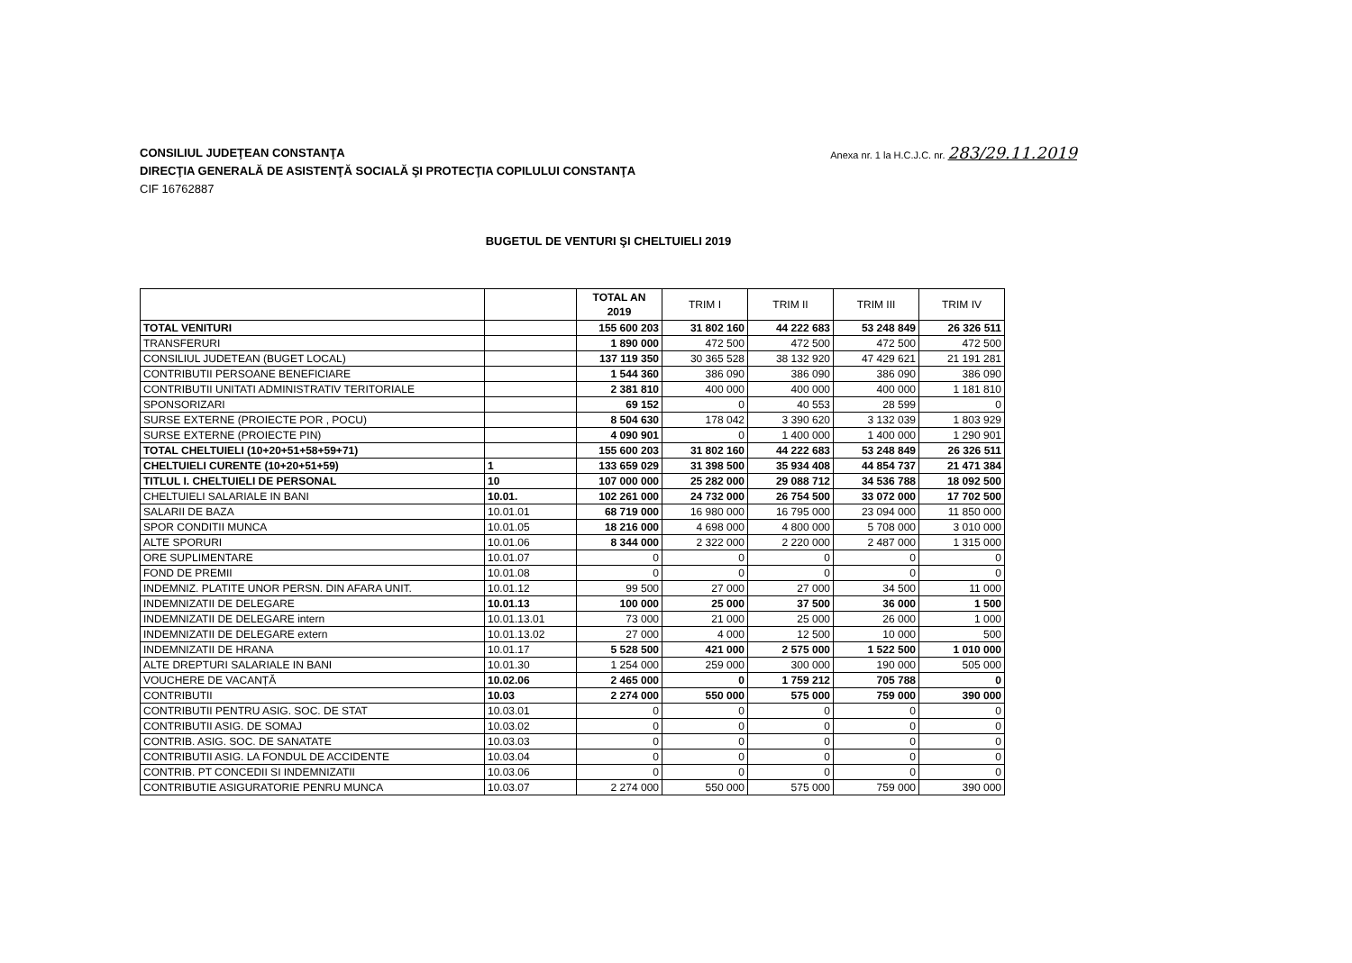Anexa nr. 1 la H.C.J.C. nr. 283/29.11.2019
CONSILIUL JUDEŢEAN CONSTANŢA
DIRECŢIA GENERALĂ DE ASISTENŢĂ SOCIALĂ ŞI PROTECŢIA COPILULUI CONSTANŢA
CIF 16762887
BUGETUL DE VENTURI ŞI CHELTUIELI 2019
| | | TOTAL AN 2019 | TRIM I | TRIM II | TRIM III | TRIM IV |
| --- | --- | --- | --- | --- | --- | --- |
| TOTAL VENITURI | | 155 600 203 | 31 802 160 | 44 222 683 | 53 248 849 | 26 326 511 |
| TRANSFERURI | | 1 890 000 | 472 500 | 472 500 | 472 500 | 472 500 |
| CONSILIUL JUDETEAN (BUGET LOCAL) | | 137 119 350 | 30 365 528 | 38 132 920 | 47 429 621 | 21 191 281 |
| CONTRIBUTII PERSOANE BENEFICIARE | | 1 544 360 | 386 090 | 386 090 | 386 090 | 386 090 |
| CONTRIBUTII UNITATI ADMINISTRATIV TERITORIALE | | 2 381 810 | 400 000 | 400 000 | 400 000 | 1 181 810 |
| SPONSORIZARI | | 69 152 | 0 | 40 553 | 28 599 | 0 |
| SURSE EXTERNE (PROIECTE POR , POCU) | | 8 504 630 | 178 042 | 3 390 620 | 3 132 039 | 1 803 929 |
| SURSE EXTERNE (PROIECTE PIN) | | 4 090 901 | 0 | 1 400 000 | 1 400 000 | 1 290 901 |
| TOTAL CHELTUIELI (10+20+51+58+59+71) | | 155 600 203 | 31 802 160 | 44 222 683 | 53 248 849 | 26 326 511 |
| CHELTUIELI CURENTE (10+20+51+59) | 1 | 133 659 029 | 31 398 500 | 35 934 408 | 44 854 737 | 21 471 384 |
| TITLUL I. CHELTUIELI DE PERSONAL | 10 | 107 000 000 | 25 282 000 | 29 088 712 | 34 536 788 | 18 092 500 |
| CHELTUIELI SALARIALE IN BANI | 10.01. | 102 261 000 | 24 732 000 | 26 754 500 | 33 072 000 | 17 702 500 |
| SALARII DE BAZA | 10.01.01 | 68 719 000 | 16 980 000 | 16 795 000 | 23 094 000 | 11 850 000 |
| SPOR CONDITII MUNCA | 10.01.05 | 18 216 000 | 4 698 000 | 4 800 000 | 5 708 000 | 3 010 000 |
| ALTE SPORURI | 10.01.06 | 8 344 000 | 2 322 000 | 2 220 000 | 2 487 000 | 1 315 000 |
| ORE SUPLIMENTARE | 10.01.07 | 0 | 0 | 0 | 0 | 0 |
| FOND DE PREMII | 10.01.08 | 0 | 0 | 0 | 0 | 0 |
| INDEMNIZ. PLATITE UNOR PERSN. DIN AFARA UNIT. | 10.01.12 | 99 500 | 27 000 | 27 000 | 34 500 | 11 000 |
| INDEMNIZATII DE DELEGARE | 10.01.13 | 100 000 | 25 000 | 37 500 | 36 000 | 1 500 |
| INDEMNIZATII DE DELEGARE intern | 10.01.13.01 | 73 000 | 21 000 | 25 000 | 26 000 | 1 000 |
| INDEMNIZATII DE DELEGARE extern | 10.01.13.02 | 27 000 | 4 000 | 12 500 | 10 000 | 500 |
| INDEMNIZATII DE HRANA | 10.01.17 | 5 528 500 | 421 000 | 2 575 000 | 1 522 500 | 1 010 000 |
| ALTE DREPTURI SALARIALE IN BANI | 10.01.30 | 1 254 000 | 259 000 | 300 000 | 190 000 | 505 000 |
| VOUCHERE DE VACANȚĂ | 10.02.06 | 2 465 000 | 0 | 1 759 212 | 705 788 | 0 |
| CONTRIBUTII | 10.03 | 2 274 000 | 550 000 | 575 000 | 759 000 | 390 000 |
| CONTRIBUTII PENTRU ASIG. SOC. DE STAT | 10.03.01 | 0 | 0 | 0 | 0 | 0 |
| CONTRIBUTII ASIG. DE SOMAJ | 10.03.02 | 0 | 0 | 0 | 0 | 0 |
| CONTRIB. ASIG. SOC. DE SANATATE | 10.03.03 | 0 | 0 | 0 | 0 | 0 |
| CONTRIBUTII ASIG. LA FONDUL DE ACCIDENTE | 10.03.04 | 0 | 0 | 0 | 0 | 0 |
| CONTRIB. PT CONCEDII SI INDEMNIZATII | 10.03.06 | 0 | 0 | 0 | 0 | 0 |
| CONTRIBUTIE ASIGURATORIE PENRU MUNCA | 10.03.07 | 2 274 000 | 550 000 | 575 000 | 759 000 | 390 000 |